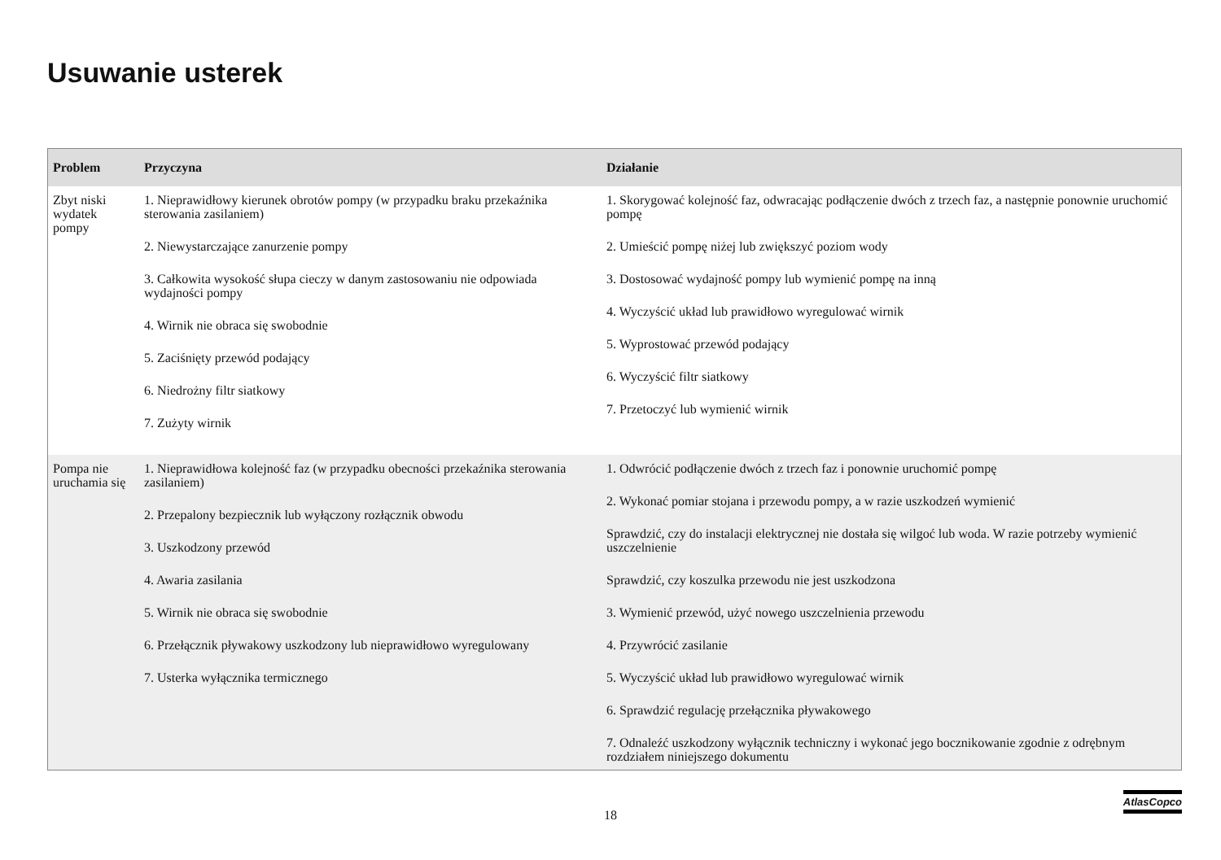Usuwanie usterek
| Problem | Przyczyna | Działanie |
| --- | --- | --- |
| Zbyt niski wydatek pompy | 1. Nieprawidłowy kierunek obrotów pompy (w przypadku braku przekaźnika sterowania zasilaniem) 2. Niewystarczające zanurzenie pompy 3. Całkowita wysokość słupa cieczy w danym zastosowaniu nie odpowiada wydajności pompy 4. Wirnik nie obraca się swobodnie 5. Zaciśnięty przewód podający 6. Niedrożny filtr siatkowy 7. Zużyty wirnik | 1. Skorygować kolejność faz, odwracając podłączenie dwóch z trzech faz, a następnie ponownie uruchomić pompę 2. Umieścić pompę niżej lub zwiększyć poziom wody 3. Dostosować wydajność pompy lub wymienić pompę na inną 4. Wyczyścić układ lub prawidłowo wyregulować wirnik 5. Wyprostować przewód podający 6. Wyczyścić filtr siatkowy 7. Przetoczyć lub wymienić wirnik |
| Pompa nie uruchamia się | 1. Nieprawidłowa kolejność faz (w przypadku obecności przekaźnika sterowania zasilaniem) 2. Przepalony bezpiecznik lub wyłączony rozłącznik obwodu 3. Uszkodzony przewód 4. Awaria zasilania 5. Wirnik nie obraca się swobodnie 6. Przełącznik pływakowy uszkodzony lub nieprawidłowo wyregulowany 7. Usterka wyłącznika termicznego | 1. Odwrócić podłączenie dwóch z trzech faz i ponownie uruchomić pompę 2. Wykonać pomiar stojana i przewodu pompy, a w razie uszkodzeń wymienić Sprawdzić, czy do instalacji elektrycznej nie dostała się wilgoć lub woda. W razie potrzeby wymienić uszczelnienie Sprawdzić, czy koszulka przewodu nie jest uszkodzona 3. Wymienić przewód, użyć nowego uszczelnienia przewodu 4. Przywrócić zasilanie 5. Wyczyścić układ lub prawidłowo wyregulować wirnik 6. Sprawdzić regulację przełącznika pływakowego 7. Odnaleźć uszkodzony wyłącznik techniczny i wykonać jego bocznikowanie zgodnie z odrębnym rozdziałem niniejszego dokumentu |
18
AtlasCopco